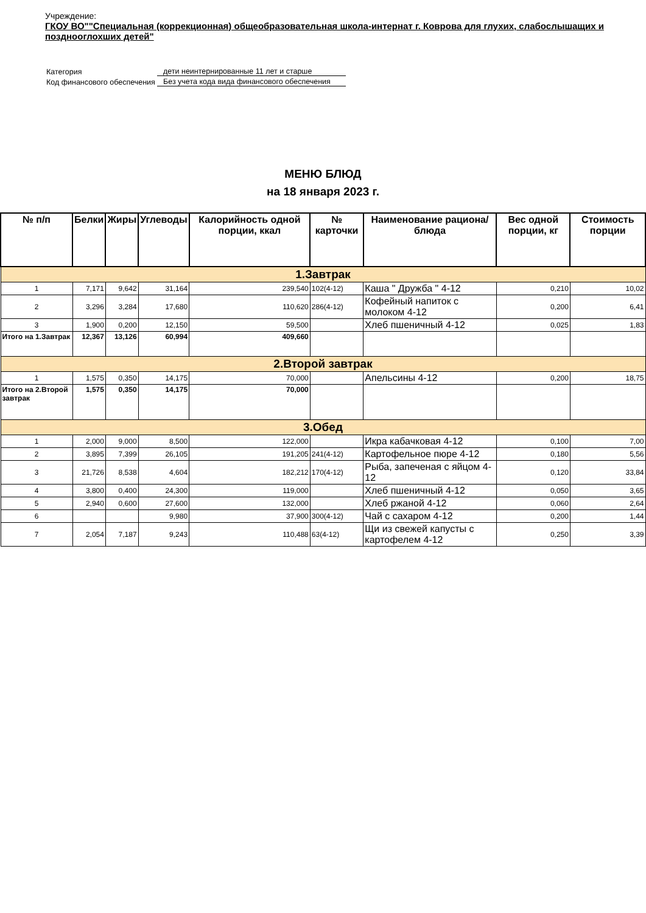Учреждение:
ГКОУ ВО""Специальная (коррекционная) общеобразовательная школа-интернат г. Коврова для глухих, слабослышащих и позднооглохших детей"
| Категория | дети неинтернированные 11 лет и старше |
| Код финансового обеспечения | Без учета кода вида финансового обеспечения |
МЕНЮ БЛЮД
на 18 января 2023 г.
| № п/п | Белки | Жиры | Углеводы | Калорийность одной порции, ккал | № карточки | Наименование рациона/ блюда | Вес одной порции, кг | Стоимость порции |
| --- | --- | --- | --- | --- | --- | --- | --- | --- |
| 1.Завтрак | | | | | | | | |
| 1 | 7,171 | 9,642 | 31,164 | 239,540 | 102(4-12) | Каша " Дружба " 4-12 | 0,210 | 10,02 |
| 2 | 3,296 | 3,284 | 17,680 | 110,620 | 286(4-12) | Кофейный напиток с молоком 4-12 | 0,200 | 6,41 |
| 3 | 1,900 | 0,200 | 12,150 | 59,500 | | Хлеб пшеничный 4-12 | 0,025 | 1,83 |
| Итого на 1.Завтрак | 12,367 | 13,126 | 60,994 | 409,660 | | | | |
| 2.Второй завтрак | | | | | | | | |
| 1 | 1,575 | 0,350 | 14,175 | 70,000 | | Апельсины 4-12 | 0,200 | 18,75 |
| Итого на 2.Второй завтрак | 1,575 | 0,350 | 14,175 | 70,000 | | | | |
| 3.Обед | | | | | | | | |
| 1 | 2,000 | 9,000 | 8,500 | 122,000 | | Икра кабачковая 4-12 | 0,100 | 7,00 |
| 2 | 3,895 | 7,399 | 26,105 | 191,205 | 241(4-12) | Картофельное пюре 4-12 | 0,180 | 5,56 |
| 3 | 21,726 | 8,538 | 4,604 | 182,212 | 170(4-12) | Рыба, запеченая с яйцом 4-12 | 0,120 | 33,84 |
| 4 | 3,800 | 0,400 | 24,300 | 119,000 | | Хлеб пшеничный 4-12 | 0,050 | 3,65 |
| 5 | 2,940 | 0,600 | 27,600 | 132,000 | | Хлеб ржаной 4-12 | 0,060 | 2,64 |
| 6 | | | 9,980 | 37,900 | 300(4-12) | Чай с сахаром 4-12 | 0,200 | 1,44 |
| 7 | 2,054 | 7,187 | 9,243 | 110,488 | 63(4-12) | Щи из свежей капусты с картофелем 4-12 | 0,250 | 3,39 |